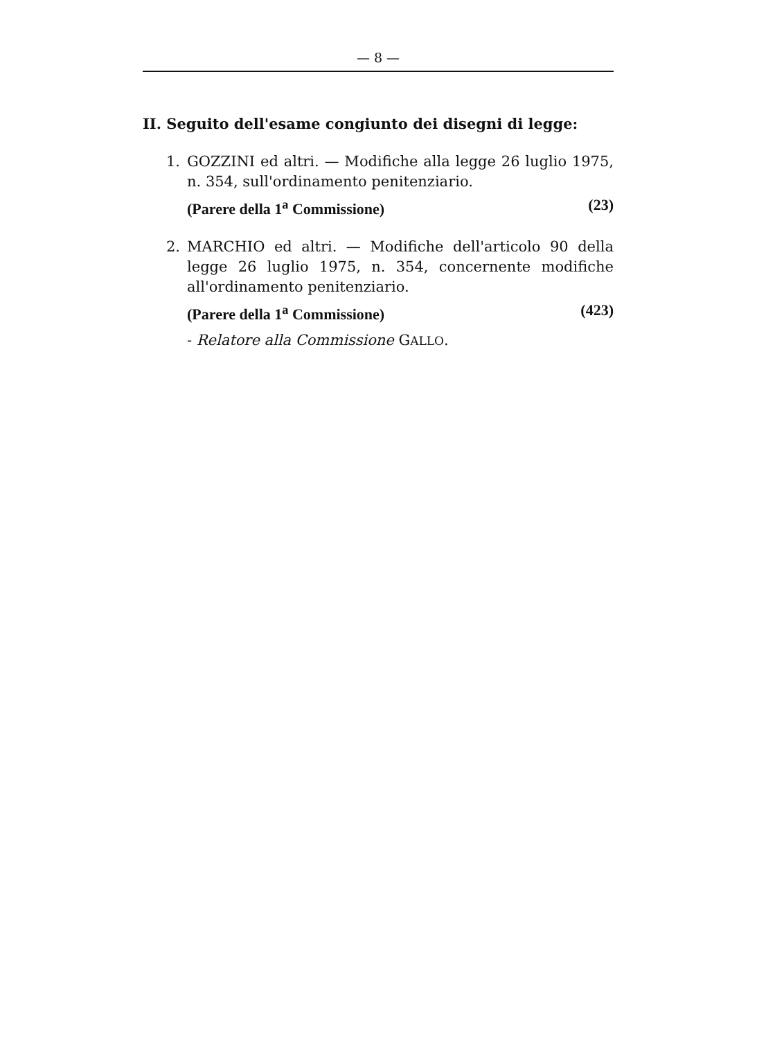— 8 —
II. Seguito dell'esame congiunto dei disegni di legge:
1. GOZZINI ed altri. — Modifiche alla legge 26 luglio 1975, n. 354, sull'ordinamento penitenziario.
(Parere della 1<sup>a</sup> Commissione) (23)
2. MARCHIO ed altri. — Modifiche dell'articolo 90 della legge 26 luglio 1975, n. 354, concernente modifiche all'ordinamento penitenziario.
(Parere della 1<sup>a</sup> Commissione) (423)
- Relatore alla Commissione GALLO.